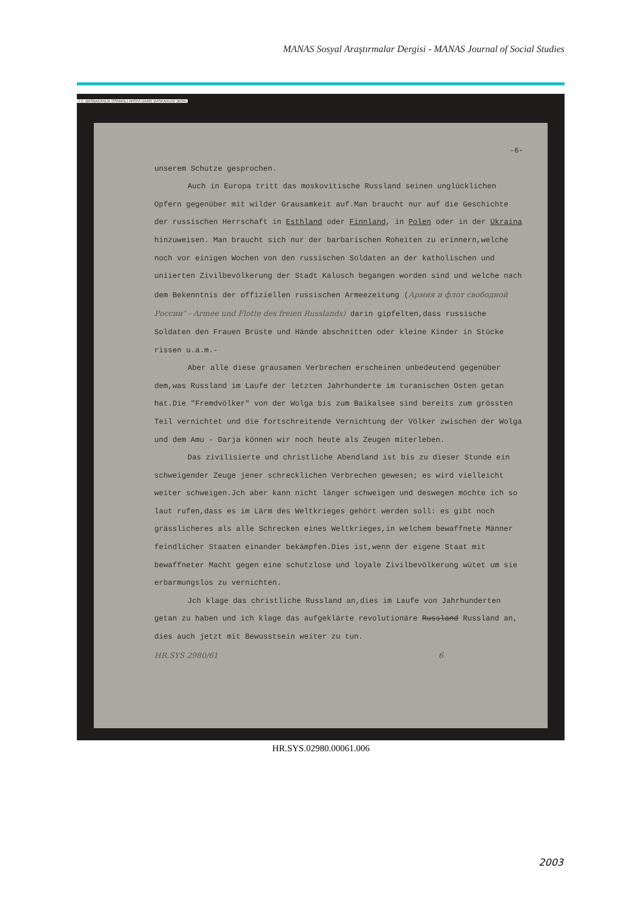MANAS Sosyal Araştırmalar Dergisi - MANAS Journal of Social Studies
T.C. BASBAKANLIK OSMANLI ARSIVI DAIRE BASKANLIGI (BOA)
-6-
unserem Schutze gesprochen.
Auch in Europa tritt das moskovitische Russland seinen unglücklichen Opfern gegenüber mit wilder Grausamkeit auf.Man braucht nur auf die Geschichte der russischen Herrschaft in Esthland oder Finnland, in Polen oder in der Ukraina hinzuweisen. Man braucht sich nur der barbarischen Roheiten zu erinnern,welche noch vor einigen Wochen von den russischen Soldaten an der katholischen und uniierten Zivilbevölkerung der Stadt Kalusch begangen worden sind und welche nach dem Bekenntnis der offiziellen russischen Armeezeitung (Армия и флот свободной России" - Armee und Flotte des freien Russlands) darin gipfelten,dass russische Soldaten den Frauen Brüste und Hände abschnitten oder kleine Kinder in Stücke rissen u.a.m.-
Aber alle diese grausamen Verbrechen erscheinen unbedeutend gegenüber dem,was Russland im Laufe der letzten Jahrhunderte im turanischen Osten getan hat.Die "Fremdvölker" von der Wolga bis zum Baikalsee sind bereits zum grössten Teil vernichtet und die fortschreitende Vernichtung der Völker zwischen der Wolga und dem Amu - Darja können wir noch heute als Zeugen miterleben.
Das zivilisierte und christliche Abendland ist bis zu dieser Stunde ein schweigender Zeuge jener schrecklichen Verbrechen gewesen; es wird vielleicht weiter schweigen.Jch aber kann nicht länger schweigen und deswegen möchte ich so laut rufen,dass es im Lärm des Weltkrieges gehört werden soll: es gibt noch grässlicheres als alle Schrecken eines Weltkrieges,in welchem bewaffnete Männer feindlicher Staaten einander bekämpfen.Dies ist,wenn der eigene Staat mit bewaffneter Macht gegen eine schutzlose und loyale Zivilbevölkerung wütet um sie erbarmungslos zu vernichten.
Jch klage das christliche Russland an,dies im Laufe von Jahrhunderten getan zu haben und ich klage das aufgeklärte revolutionäre Russland Russland an, dies auch jetzt mit Bewusstsein weiter zu tun.
HR.SYS 2980/61 6
HR.SYS.02980.00061.006
2003